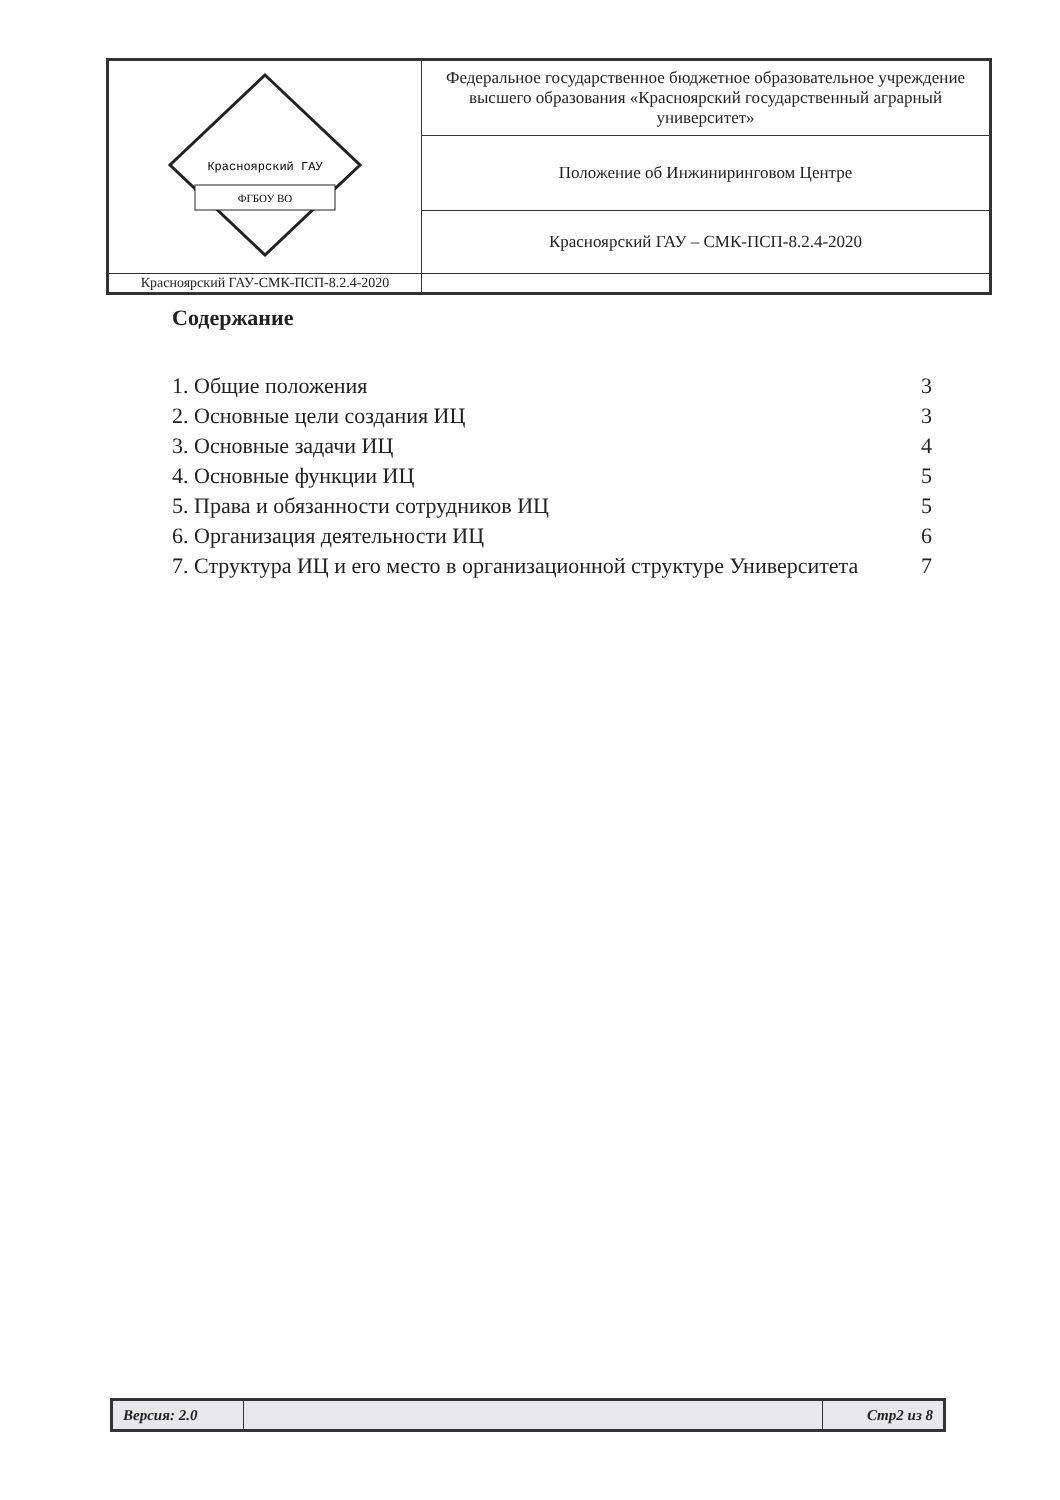| Красноярский ГАУ ФГБОУ ВО | Федеральное государственное бюджетное образовательное учреждение высшего образования «Красноярский государственный аграрный университет» |
| | Положение об Инжиниринговом Центре |
| | Красноярский ГАУ – СМК-ПСП-8.2.4-2020 |
| Красноярский ГАУ-СМК-ПСП-8.2.4-2020 | |
Содержание
| 1. Общие положения | 3 |
| 2. Основные цели создания ИЦ | 3 |
| 3. Основные задачи ИЦ | 4 |
| 4. Основные функции ИЦ | 5 |
| 5. Права и обязанности сотрудников ИЦ | 5 |
| 6. Организация деятельности ИЦ | 6 |
| 7. Структура ИЦ и его место в организационной структуре Университета | 7 |
| Версия: 2.0 | | Стр2 из 8 |